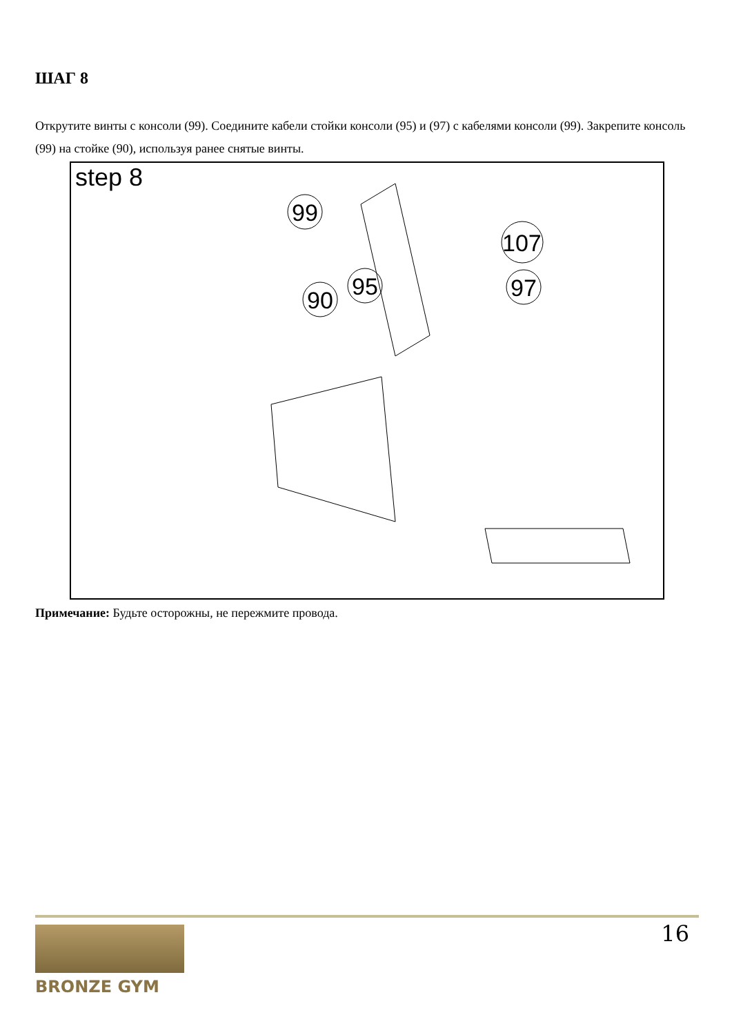ШАГ 8
Открутите винты с консоли (99). Соедините кабели стойки консоли (95) и (97) с кабелями консоли (99). Закрепите консоль (99) на стойке (90), используя ранее снятые винты.
step 8
99
107
95
97
90
Примечание: Будьте осторожны, не пережмите провода.
BRONZE GYM 16